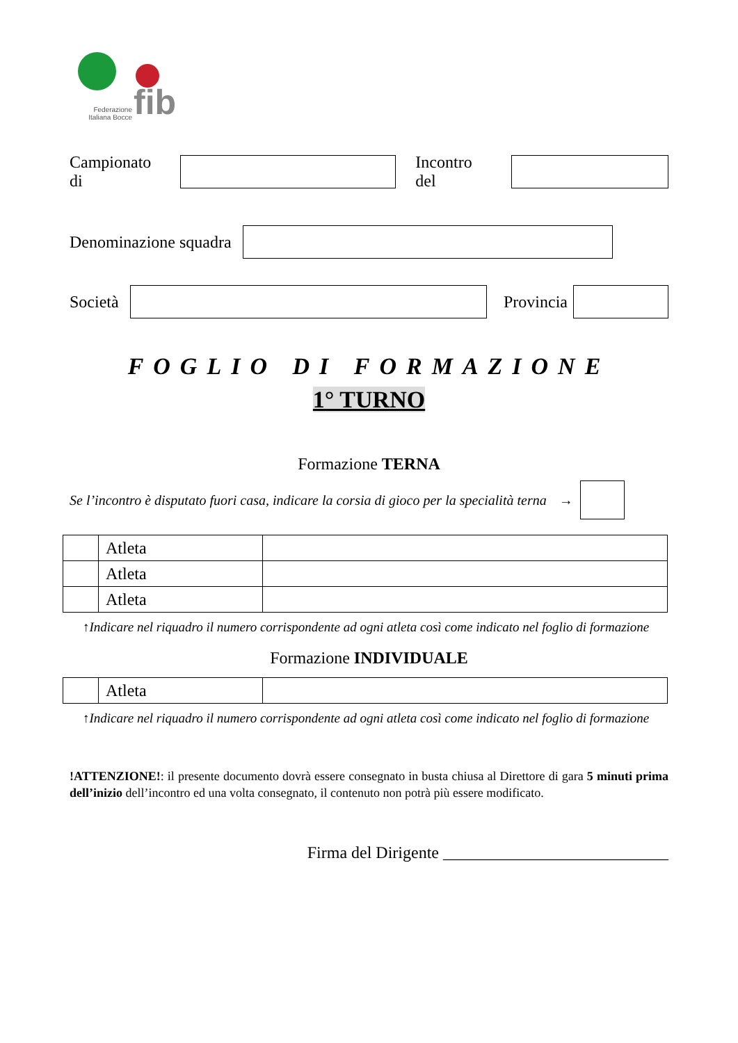Federazione Italiana Bocce
fib
Campionato di Incontro del
Denominazione squadra
Società Provincia
FOGLIO DI FORMAZIONE
1° TURNO
Formazione TERNA
Se l’incontro è disputato fuori casa, indicare la corsia di gioco per la specialità terna →
| | Atleta | |
| | Atleta | |
| | Atleta | |
↑Indicare nel riquadro il numero corrispondente ad ogni atleta così come indicato nel foglio di formazione
Formazione INDIVIDUALE
| | Atleta | |
↑Indicare nel riquadro il numero corrispondente ad ogni atleta così come indicato nel foglio di formazione
!ATTENZIONE!: il presente documento dovrà essere consegnato in busta chiusa al Direttore di gara 5 minuti prima dell’inizio dell’incontro ed una volta consegnato, il contenuto non potrà più essere modificato.
Firma del Dirigente ___________________________